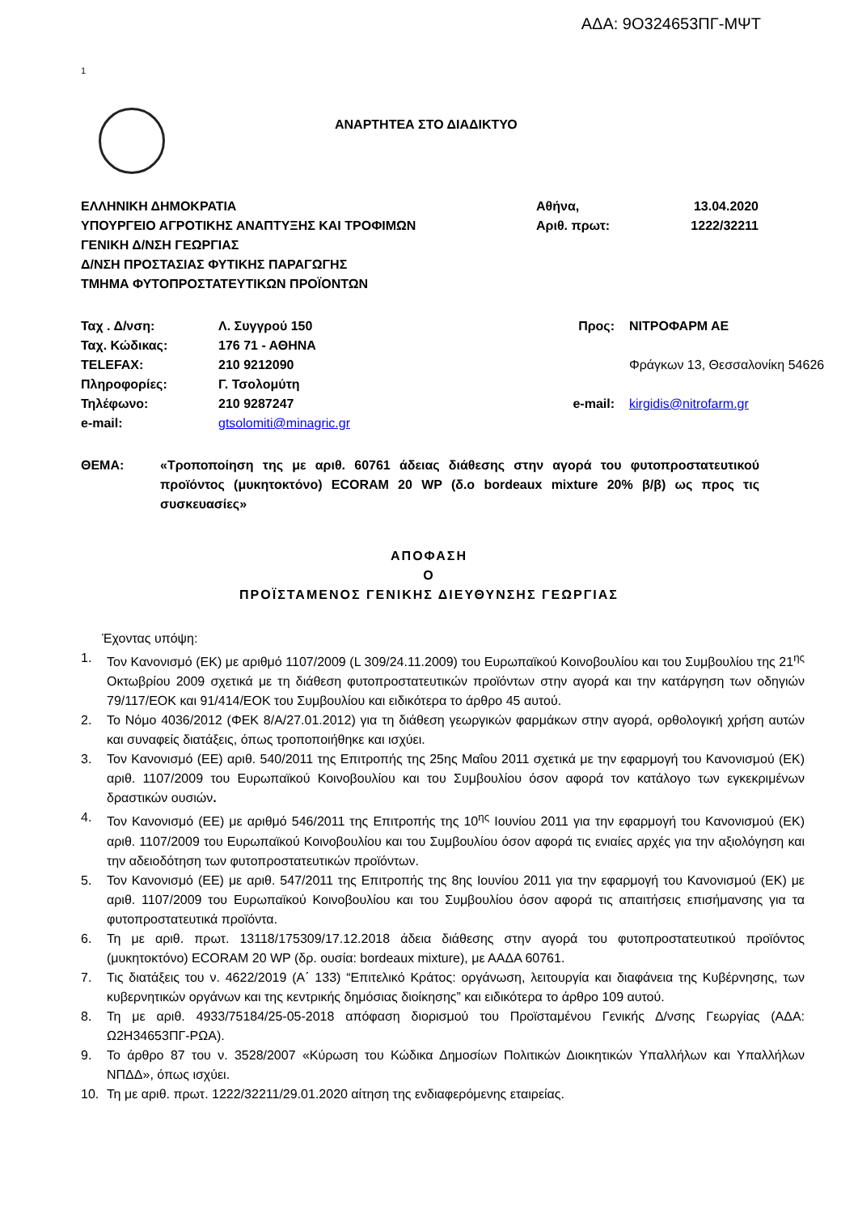ΑΔΑ: 9Ο324653ΠΓ-ΜΨΤ
1
ΑΝΑΡΤΗΤΕΑ ΣΤΟ ΔΙΑΔΙΚΤΥΟ
ΕΛΛΗΝΙΚΗ ΔΗΜΟΚΡΑΤΙΑ
ΥΠΟΥΡΓΕΙΟ ΑΓΡΟΤΙΚΗΣ ΑΝΑΠΤΥΞΗΣ ΚΑΙ ΤΡΟΦΙΜΩΝ
ΓΕΝΙΚΗ Δ/ΝΣΗ ΓΕΩΡΓΙΑΣ
Δ/ΝΣΗ ΠΡΟΣΤΑΣΙΑΣ ΦΥΤΙΚΗΣ ΠΑΡΑΓΩΓΗΣ
ΤΜΗΜΑ ΦΥΤΟΠΡΟΣΤΑΤΕΥΤΙΚΩΝ ΠΡΟΪΟΝΤΩΝ
Αθήνα,
Αριθ. πρωτ:
13.04.2020
1222/32211
| Ταχ . Δ/νση: | Λ. Συγγρού 150 |
| Ταχ. Κώδικας: | 176 71 - ΑΘΗΝΑ |
| TELEFAX: | 210 9212090 |
| Πληροφορίες: | Γ. Τσολομύτη |
| Τηλέφωνο: | 210 9287247 |
| e-mail: | gtsolomiti@minagric.gr |
| Προς: | ΝΙΤΡΟΦΑΡΜ ΑΕ |
| | Φράγκων 13, Θεσσαλονίκη 54626 |
| e-mail: | kirgidis@nitrofarm.gr |
ΘΕΜΑ: «Τροποποίηση της με αριθ. 60761 άδειας διάθεσης στην αγορά του φυτοπροστατευτικού προϊόντος (μυκητοκτόνο) ECORAM 20 WP (δ.ο bordeaux mixture 20% β/β) ως προς τις συσκευασίες»
ΑΠΟΦΑΣΗ
Ο
ΠΡΟΪΣΤΑΜΕΝΟΣ ΓΕΝΙΚΗΣ ΔΙΕΥΘΥΝΣΗΣ ΓΕΩΡΓΙΑΣ
Έχοντας υπόψη:
1. Τον Κανονισμό (ΕΚ) με αριθμό 1107/2009 (L 309/24.11.2009) του Ευρωπαϊκού Κοινοβουλίου και του Συμβουλίου της 21<sup>ης</sup> Οκτωβρίου 2009 σχετικά με τη διάθεση φυτοπροστατευτικών προϊόντων στην αγορά και την κατάργηση των οδηγιών 79/117/ΕΟΚ και 91/414/ΕΟΚ του Συμβουλίου και ειδικότερα το άρθρο 45 αυτού.
2. Το Νόμο 4036/2012 (ΦΕΚ 8/Α/27.01.2012) για τη διάθεση γεωργικών φαρμάκων στην αγορά, ορθολογική χρήση αυτών και συναφείς διατάξεις, όπως τροποποιήθηκε και ισχύει.
3. Τον Κανονισμό (ΕΕ) αριθ. 540/2011 της Επιτροπής της 25ης Μαΐου 2011 σχετικά με την εφαρμογή του Κανονισμού (ΕΚ) αριθ. 1107/2009 του Ευρωπαϊκού Κοινοβουλίου και του Συμβουλίου όσον αφορά τον κατάλογο των εγκεκριμένων δραστικών ουσιών.
4. Τον Κανονισμό (ΕΕ) με αριθμό 546/2011 της Επιτροπής της 10<sup>ης</sup> Ιουνίου 2011 για την εφαρμογή του Κανονισμού (ΕΚ) αριθ. 1107/2009 του Ευρωπαϊκού Κοινοβουλίου και του Συμβουλίου όσον αφορά τις ενιαίες αρχές για την αξιολόγηση και την αδειοδότηση των φυτοπροστατευτικών προϊόντων.
5. Τον Κανονισμό (ΕΕ) με αριθ. 547/2011 της Επιτροπής της 8ης Ιουνίου 2011 για την εφαρμογή του Κανονισμού (ΕΚ) με αριθ. 1107/2009 του Ευρωπαϊκού Κοινοβουλίου και του Συμβουλίου όσον αφορά τις απαιτήσεις επισήμανσης για τα φυτοπροστατευτικά προϊόντα.
6. Τη με αριθ. πρωτ. 13118/175309/17.12.2018 άδεια διάθεσης στην αγορά του φυτοπροστατευτικού προϊόντος (μυκητοκτόνο) ECORAM 20 WP (δρ. ουσία: bordeaux mixture), με ΑΑΔΑ 60761.
7. Τις διατάξεις του ν. 4622/2019 (Α΄ 133) “Επιτελικό Κράτος: οργάνωση, λειτουργία και διαφάνεια της Κυβέρνησης, των κυβερνητικών οργάνων και της κεντρικής δημόσιας διοίκησης” και ειδικότερα το άρθρο 109 αυτού.
8. Τη με αριθ. 4933/75184/25-05-2018 απόφαση διορισμού του Προϊσταμένου Γενικής Δ/νσης Γεωργίας (ΑΔΑ: Ω2Η34653ΠΓ-ΡΩΑ).
9. Το άρθρο 87 του ν. 3528/2007 «Κύρωση του Κώδικα Δημοσίων Πολιτικών Διοικητικών Υπαλλήλων και Υπαλλήλων ΝΠΔΔ», όπως ισχύει.
10. Τη με αριθ. πρωτ. 1222/32211/29.01.2020 αίτηση της ενδιαφερόμενης εταιρείας.